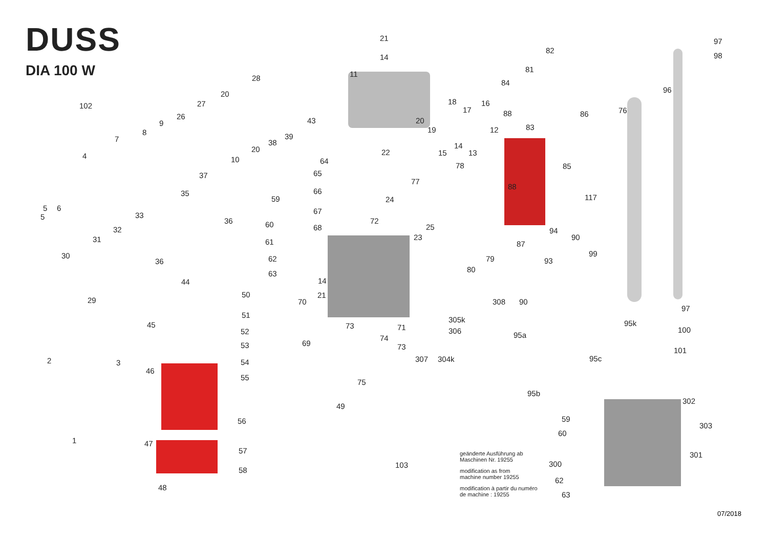DUSS
DIA 100 W
21
14
97
98
82
81
11 28
84
96 20
102 27 18 16
17 76
26 88 86
9 43 20
83 19 12 8 39 7 38 14 20 22 15 13 4 10 64
78 85
65 37
77
88
66 35 117 59 24
5 6
5
67 33
36 72 60 68 25 94 32
23 90 31 61 87
99 30 79 62 36 93
80 63
14 44
50 21
29 70 308 90
97
51
305k 95k 45 73 71 306 100 52 95a 74
69 53 73 101
307 304k 95c 2 3 54
46
55
75
95b
302
49
59 56
303
60
1 47
57 301
103 300
58
62
48
63
geänderte Ausführung ab
Maschinen Nr. 19255
modification as from
machine number 19255
modification à partir du numéro
de machine : 19255
07/2018